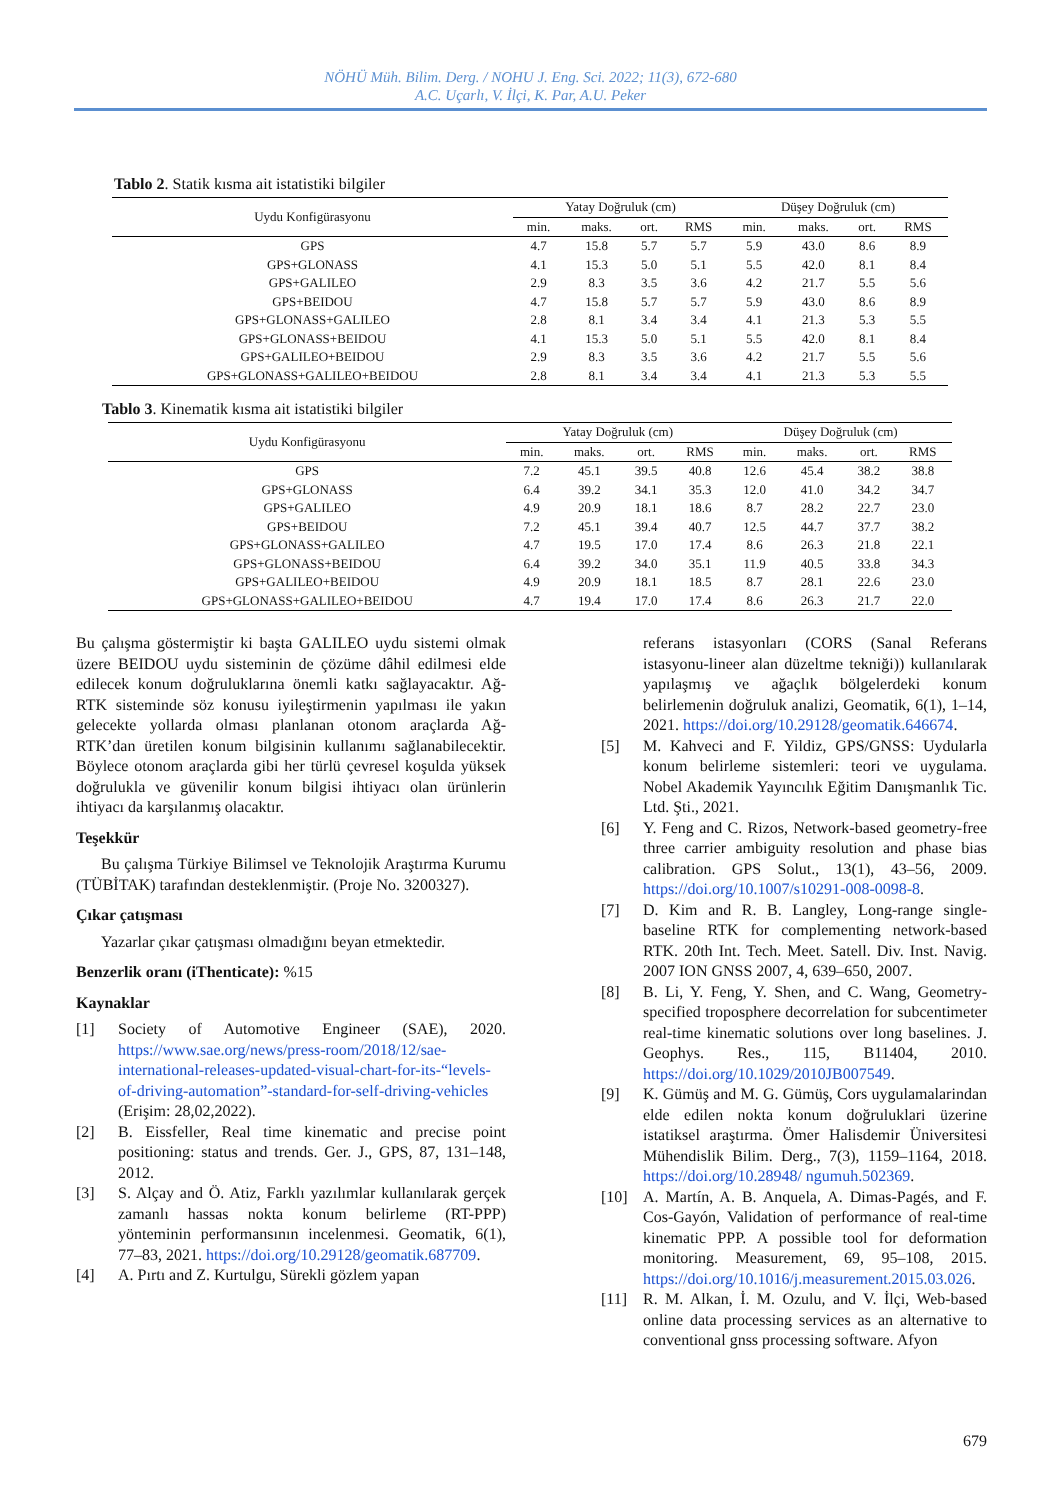NÖHÜ Müh. Bilim. Derg. / NOHU J. Eng. Sci. 2022; 11(3), 672-680
A.C. Uçarlı, V. İlçi, K. Par, A.U. Peker
Tablo 2. Statik kısma ait istatistiki bilgiler
| Uydu Konfigürasyonu | Yatay Doğruluk (cm) | | | | Düşey Doğruluk (cm) | | | |
| --- | --- | --- | --- | --- | --- | --- | --- | --- |
| | min. | maks. | ort. | RMS | min. | maks. | ort. | RMS |
| GPS | 4.7 | 15.8 | 5.7 | 5.7 | 5.9 | 43.0 | 8.6 | 8.9 |
| GPS+GLONASS | 4.1 | 15.3 | 5.0 | 5.1 | 5.5 | 42.0 | 8.1 | 8.4 |
| GPS+GALILEO | 2.9 | 8.3 | 3.5 | 3.6 | 4.2 | 21.7 | 5.5 | 5.6 |
| GPS+BEIDOU | 4.7 | 15.8 | 5.7 | 5.7 | 5.9 | 43.0 | 8.6 | 8.9 |
| GPS+GLONASS+GALILEO | 2.8 | 8.1 | 3.4 | 3.4 | 4.1 | 21.3 | 5.3 | 5.5 |
| GPS+GLONASS+BEIDOU | 4.1 | 15.3 | 5.0 | 5.1 | 5.5 | 42.0 | 8.1 | 8.4 |
| GPS+GALILEO+BEIDOU | 2.9 | 8.3 | 3.5 | 3.6 | 4.2 | 21.7 | 5.5 | 5.6 |
| GPS+GLONASS+GALILEO+BEIDOU | 2.8 | 8.1 | 3.4 | 3.4 | 4.1 | 21.3 | 5.3 | 5.5 |
Tablo 3. Kinematik kısma ait istatistiki bilgiler
| Uydu Konfigürasyonu | Yatay Doğruluk (cm) | | | | Düşey Doğruluk (cm) | | | |
| --- | --- | --- | --- | --- | --- | --- | --- | --- |
| | min. | maks. | ort. | RMS | min. | maks. | ort. | RMS |
| GPS | 7.2 | 45.1 | 39.5 | 40.8 | 12.6 | 45.4 | 38.2 | 38.8 |
| GPS+GLONASS | 6.4 | 39.2 | 34.1 | 35.3 | 12.0 | 41.0 | 34.2 | 34.7 |
| GPS+GALILEO | 4.9 | 20.9 | 18.1 | 18.6 | 8.7 | 28.2 | 22.7 | 23.0 |
| GPS+BEIDOU | 7.2 | 45.1 | 39.4 | 40.7 | 12.5 | 44.7 | 37.7 | 38.2 |
| GPS+GLONASS+GALILEO | 4.7 | 19.5 | 17.0 | 17.4 | 8.6 | 26.3 | 21.8 | 22.1 |
| GPS+GLONASS+BEIDOU | 6.4 | 39.2 | 34.0 | 35.1 | 11.9 | 40.5 | 33.8 | 34.3 |
| GPS+GALILEO+BEIDOU | 4.9 | 20.9 | 18.1 | 18.5 | 8.7 | 28.1 | 22.6 | 23.0 |
| GPS+GLONASS+GALILEO+BEIDOU | 4.7 | 19.4 | 17.0 | 17.4 | 8.6 | 26.3 | 21.7 | 22.0 |
Bu çalışma göstermiştir ki başta GALILEO uydu sistemi olmak üzere BEIDOU uydu sisteminin de çözüme dâhil edilmesi elde edilecek konum doğruluklarına önemli katkı sağlayacaktır. Ağ-RTK sisteminde söz konusu iyileştirmenin yapılması ile yakın gelecekte yollarda olması planlanan otonom araçlarda Ağ-RTK’dan üretilen konum bilgisinin kullanımı sağlanabilecektir. Böylece otonom araçlarda gibi her türlü çevresel koşulda yüksek doğrulukla ve güvenilir konum bilgisi ihtiyacı olan ürünlerin ihtiyacı da karşılanmış olacaktır.
Teşekkür
Bu çalışma Türkiye Bilimsel ve Teknolojik Araştırma Kurumu (TÜBİTAK) tarafından desteklenmiştir. (Proje No. 3200327).
Çıkar çatışması
Yazarlar çıkar çatışması olmadığını beyan etmektedir.
Benzerlik oranı (iThenticate): %15
Kaynaklar
[1] Society of Automotive Engineer (SAE), 2020. https://www.sae.org/news/press-room/2018/12/sae-international-releases-updated-visual-chart-for-its-“levels-of-driving-automation”-standard-for-self-driving-vehicles (Erişim: 28,02,2022).
[2] B. Eissfeller, Real time kinematic and precise point positioning: status and trends. Ger. J., GPS, 87, 131–148, 2012.
[3] S. Alçay and Ö. Atiz, Farklı yazılımlar kullanılarak gerçek zamanlı hassas nokta konum belirleme (RT-PPP) yönteminin performansının incelenmesi. Geomatik, 6(1), 77–83, 2021. https://doi.org/10.29128/geomatik.687709.
[4] A. Pırtı and Z. Kurtulgu, Sürekli gözlem yapan
referans istasyonları (CORS (Sanal Referans istasyonu-lineer alan düzeltme tekniği)) kullanılarak yapılaşmış ve ağaçlık bölgelerdeki konum belirlemenin doğruluk analizi, Geomatik, 6(1), 1–14, 2021. https://doi.org/10.29128/geomatik.646674.
[5] M. Kahveci and F. Yildiz, GPS/GNSS: Uydularla konum belirleme sistemleri: teori ve uygulama. Nobel Akademik Yayıncılık Eğitim Danışmanlık Tic. Ltd. Şti., 2021.
[6] Y. Feng and C. Rizos, Network-based geometry-free three carrier ambiguity resolution and phase bias calibration. GPS Solut., 13(1), 43–56, 2009. https://doi.org/10.1007/s10291-008-0098-8.
[7] D. Kim and R. B. Langley, Long-range single-baseline RTK for complementing network-based RTK. 20th Int. Tech. Meet. Satell. Div. Inst. Navig. 2007 ION GNSS 2007, 4, 639–650, 2007.
[8] B. Li, Y. Feng, Y. Shen, and C. Wang, Geometry-specified troposphere decorrelation for subcentimeter real-time kinematic solutions over long baselines. J. Geophys. Res., 115, B11404, 2010. https://doi.org/10.1029/2010JB007549.
[9] K. Gümüş and M. G. Gümüş, Cors uygulamalarindan elde edilen nokta konum doğruluklari üzerine istatiksel araştırma. Ömer Halisdemir Üniversitesi Mühendislik Bilim. Derg., 7(3), 1159–1164, 2018. https://doi.org/10.28948/ ngumuh.502369.
[10] A. Martín, A. B. Anquela, A. Dimas-Pagés, and F. Cos-Gayón, Validation of performance of real-time kinematic PPP. A possible tool for deformation monitoring. Measurement, 69, 95–108, 2015. https://doi.org/10.1016/j.measurement.2015.03.026.
[11] R. M. Alkan, İ. M. Ozulu, and V. İlçi, Web-based online data processing services as an alternative to conventional gnss processing software. Afyon
679